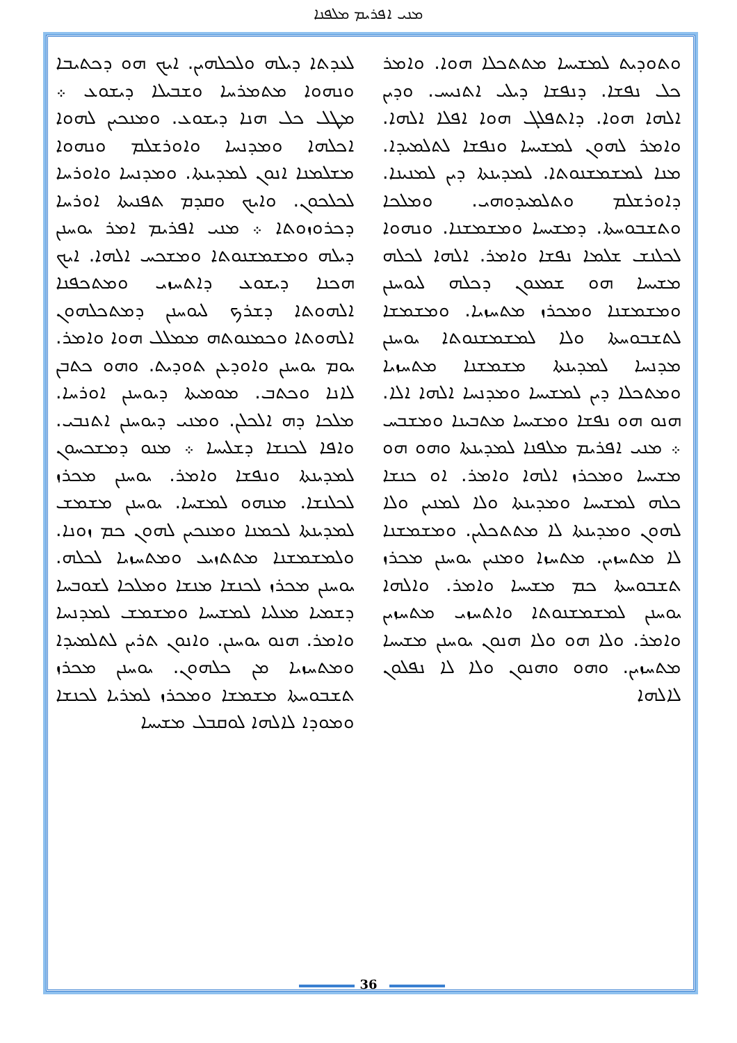ܡܢܝ ܐܦܪܝܡ ܡܠܦܢܐ
ܠܥܕܬܐ ܕܝܠܗ ܘܠܟܠܗܝܢ. ܐܝܟ ܗܘ ܕܟܬܝܒܐ ܘܢܗܘܐ ܡܬܡܪܚܐ ܘܫܒܝܠܐ ܕܝܫܘܥ ܀ ܡܛܠ ܟܠ ܗܢܐ ܕܝܫܘܥ. ܘܡܢܟܝܢ ܠܗܘܐ ܐܟܠܗܐ ܘܡܕܢܚܐ ܘܐܘܪܫܠܡ ܘܢܗܘܐ ܡܫܠܡܢܐ ܐܢܘܢ ܠܡܕܝܢܬܐ. ܘܡܕܢܚܐ ܘܐܘܪܚܐ ܠܟܠܟܘܢ. ܘܐܝܟ ܘܩܕܡ ܬܦܢܝܬܐ ܐܘܪܚܐ ܕܟܪܘܙܘܬܐ ܀ ܡܢܝ ܐܦܪܝܡ ܐܡܪ ܝܘܚܢܢ ܕܝܠܗ ܘܡܫܡܫܢܘܬܐ ܘܡܫܟܚ ܐܠܗܐ. ܐܝܟ ܗܟܢܐ ܕܝܫܘܥ ܕܐܬܚܙܝ ܘܡܬܟܦܢܐ ܐܠܗܘܬܐ ܕܫܪܟ ܠܝܘܚܢܢ ܕܡܬܟܠܗܘܢ ܐܠܗܘܬܐ ܘܟܡܢܘܬܗ ܡܡܠܠ ܗܘܐ ܘܐܡܪ. ܝܘܡ ܝܘܚܢܢ ܘܐܘܕܥܢ ܬܘܕܝܬ. ܘܗܘ ܟܬܒܢ ܠܐܢܐ ܘܟܬܒ. ܡܘܡܝܬܐ ܕܝܘܚܢܢ ܐܘܪܚܐ. ܡܠܟܐ ܕܗ ܐܠܟܠܢ. ܘܡܢܝ ܕܝܘܚܢܢ ܐܬܢܒܝ. ܘܐܦܐ ܠܟܢܫܐ ܕܫܠܝܚܐ ܀ ܡܢܘ ܕܡܫܟܚܘܢ ܠܡܕܝܢܬܐ ܘܢܦܫܐ ܘܐܡܪ. ܝܘܚܢܢ ܡܟܪܙ ܠܟܠܢܫܐ. ܡܢܗܘ ܠܡܫܚܐ. ܝܘܚܢܢ ܡܫܡܫ ܠܡܕܝܢܬܐ ܠܟܡܢܐ ܘܡܢܟܝܢ ܠܗܘܢ ܟܡ ܙܘܢܐ. ܘܠܡܫܡܫܢܐ ܡܬܬܙܝܥ ܘܡܬܚܙܝܐ ܠܟܠܗ. ܝܘܚܢܢ ܡܟܪܙ ܠܟܢܫܐ ܡܢܫܐ ܘܡܠܟܐ ܠܫܘܒܚܐ ܕܫܡܝܐ ܡܥܠܝܐ ܠܡܫܝܚܐ ܘܡܫܡܫ ܠܡܕܢܚܐ ܘܐܡܪ. ܗܢܘ ܝܘܚܢܢ. ܘܐܢܘܢ ܬܪܝܢ ܠܬܠܡܝܕܐ ܘܡܬܚܙܝܐ ܡܢ ܟܠܗܘܢ. ܝܘܚܢܢ ܡܟܪܙ ܬܫܒܘܚܬܐ ܡܫܡܫܐ ܘܡܟܪܙ ܠܡܪܝܐ ܠܟܢܫܐ ܘܡܘܕܐ ܠܐܠܗܐ ܠܘܩܒܠ ܡܫܝܚܐ
ܘܬܘܕܝܬ ܠܡܫܝܚܐ ܡܬܬܟܠܐ ܗܘܐ. ܘܐܡܪ ܟܠ ܢܦܫܐ. ܕܢܦܫܐ ܕܝܠܝ ܐܬܢܝܚ. ܘܕܝܢ ܐܠܗܐ ܗܘܐ. ܕܐܬܦܠܓ ܗܘܐ ܐܦܠܐ ܐܠܗܐ. ܘܐܡܪ ܠܗܘܢ ܠܡܫܝܚܐ ܘܢܦܫܐ ܠܬܠܡܝܕܐ. ܡܢܐ ܠܡܫܡܫܢܘܬܐ. ܠܡܕܝܢܬܐ ܕܝܢ ܠܡܢܝܢܐ. ܕܐܘܪܫܠܡ ܘܬܠܡܝܕܘܗܝ. ܘܡܠܟܐ ܘܬܫܒܘܚܬܐ. ܕܡܫܝܚܐ ܘܡܫܡܫܢܐ. ܘܢܗܘܐ ܠܟܠܢܫ ܫܠܡܐ ܢܦܫܐ ܘܐܡܪ. ܐܠܗܐ ܠܟܠܗ ܡܫܝܚܐ ܗܘ ܫܡܥܘܢ ܕܟܠܗ ܠܝܘܚܢܢ ܘܡܫܡܫܢܐ ܘܡܟܪܙ ܡܬܚܙܝܐ. ܘܡܫܡܫܐ ܠܬܫܒܘܚܬܐ ܘܠܐ ܠܡܫܡܫܢܘܬܐ ܝܘܚܢܢ ܡܕܢܚܐ ܠܡܕܝܢܬܐ ܡܫܡܫܢܐ ܡܬܚܙܝܐ ܘܡܬܟܠܐ ܕܝܢ ܠܡܫܝܚܐ ܘܡܕܢܚܐ ܐܠܗܐ ܐܠܐ. ܗܢܘ ܗܘ ܢܦܫܐ ܘܡܫܝܚܐ ܡܬܒܝܢܐ ܘܡܫܒܚ ܀ ܡܢܝ ܐܦܪܝܡ ܡܠܦܢܐ ܠܡܕܝܢܬܐ ܘܗܘ ܗܘ ܡܫܝܚܐ ܘܡܟܪܙ ܐܠܗܐ ܘܐܡܪ. ܐܘ ܟܢܫܐ ܟܠܗ ܠܡܫܝܚܐ ܘܡܕܝܢܬܐ ܘܠܐ ܠܡܢܝܢ ܘܠܐ ܠܗܘܢ ܘܡܕܝܢܬܐ ܠܐ ܡܬܬܟܠܝܢ. ܘܡܫܡܫܢܐ ܠܐ ܡܬܚܙܝܢ. ܡܬܚܙܐ ܘܡܢܝܢ ܝܘܚܢܢ ܡܟܪܙ ܬܫܒܘܚܬܐ ܟܡ ܡܫܝܚܐ ܘܐܡܪ. ܘܐܠܗܐ ܝܘܚܢܢ ܠܡܫܡܫܢܘܬܐ ܘܐܬܚܙܝ ܡܬܚܙܝܢ ܘܐܡܪ. ܘܠܐ ܗܘ ܘܠܐ ܗܢܘܢ ܝܘܚܢܢ ܡܫܝܚܐ ܡܬܚܙܝܢ. ܘܗܘ ܘܗܢܘܢ ܘܠܐ ܠܐ ܢܦܠܘܢ ܠܐܠܗܐ
36